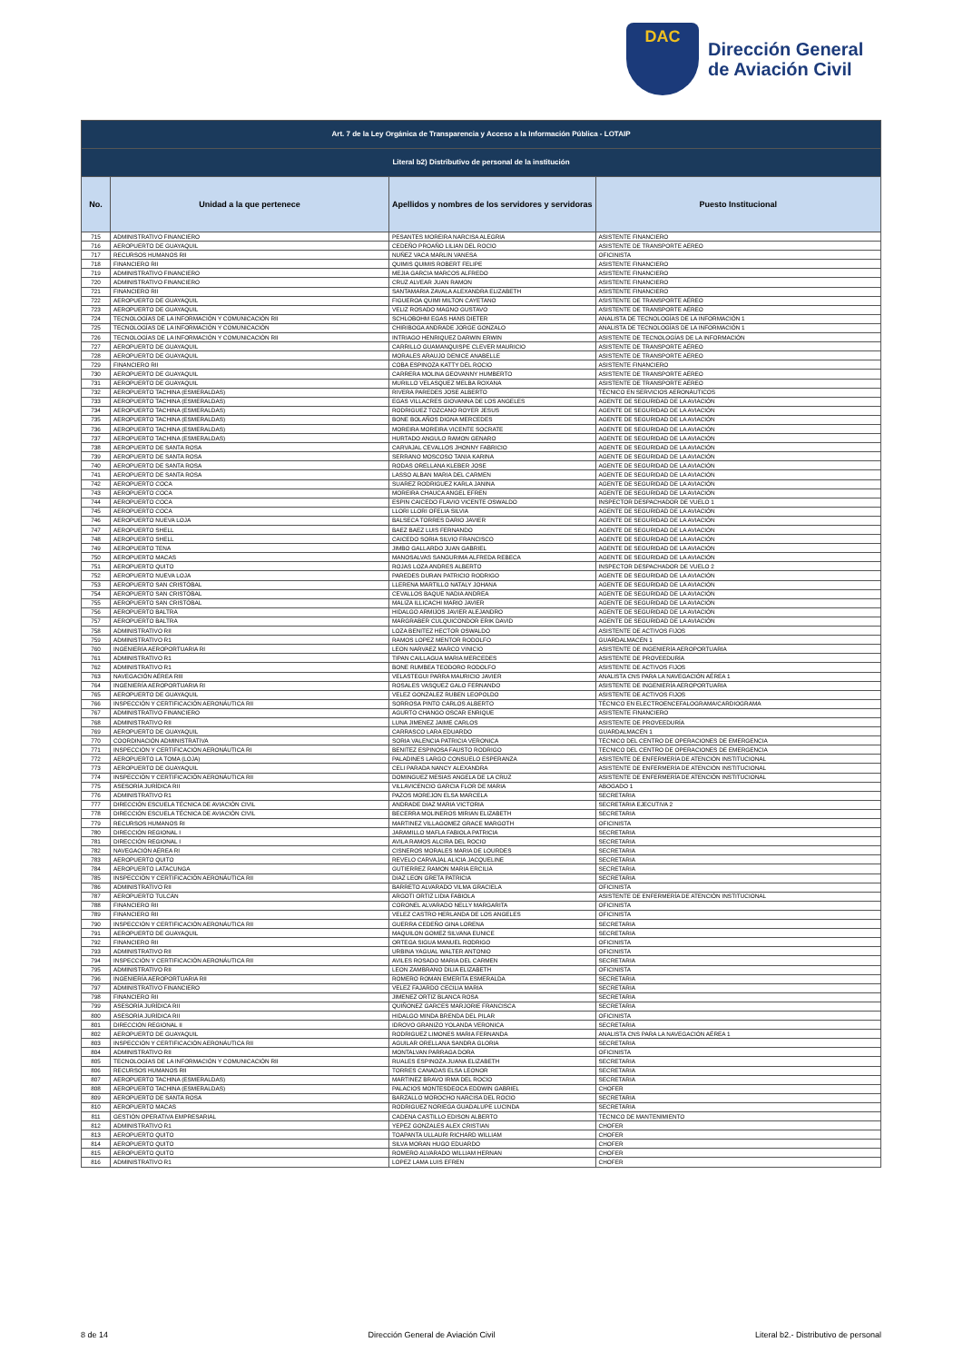DAC
Dirección General
de Aviación Civil
| Art. 7 de la Ley Orgánica de Transparencia y Acceso a la Información Pública - LOTAIP | | | |
| --- | --- | --- | --- |
| Literal b2) Distributivo de personal de la institución | | | |
| No. | Unidad a la que pertenece | Apellidos y nombres de los servidores y servidoras | Puesto Institucional |
| 715 | ADMINISTRATIVO FINANCIERO | PESANTES MOREIRA NARCISA ALEGRIA | ASISTENTE FINANCIERO |
| 716 | AEROPUERTO DE GUAYAQUIL | CEDEÑO PROAÑO LILIAN DEL ROCIO | ASISTENTE DE TRANSPORTE AÉREO |
| 717 | RECURSOS HUMANOS RII | NUÑEZ VACA MARLIN VANESA | OFICINISTA |
| 718 | FINANCIERO RII | QUIMIS QUIMIS ROBERT FELIPE | ASISTENTE FINANCIERO |
| 719 | ADMINISTRATIVO FINANCIERO | MEJIA GARCIA MARCOS ALFREDO | ASISTENTE FINANCIERO |
| 720 | ADMINISTRATIVO FINANCIERO | CRUZ ALVEAR JUAN RAMON | ASISTENTE FINANCIERO |
| 721 | FINANCIERO RII | SANTAMARIA ZAVALA ALEXANDRA ELIZABETH | ASISTENTE FINANCIERO |
| 722 | AEROPUERTO DE GUAYAQUIL | FIGUEROA QUIMI MILTON CAYETANO | ASISTENTE DE TRANSPORTE AÉREO |
| 723 | AEROPUERTO DE GUAYAQUIL | VELIZ ROSADO MAGNO GUSTAVO | ASISTENTE DE TRANSPORTE AÉREO |
| 724 | TECNOLOGÍAS DE LA INFORMACIÓN Y COMUNICACIÓN RII | SCHLOBOHM EGAS HANS DIETER | ANALISTA DE TECNOLOGÍAS DE LA INFORMACIÓN 1 |
| 725 | TECNOLOGÍAS DE LA INFORMACIÓN Y COMUNICACIÓN | CHIRIBOGA ANDRADE JORGE GONZALO | ANALISTA DE TECNOLOGÍAS DE LA INFORMACIÓN 1 |
| 726 | TECNOLOGÍAS DE LA INFORMACIÓN Y COMUNICACIÓN RII | INTRIAGO HENRIQUEZ DARWIN ERWIN | ASISTENTE DE TECNOLOGÍAS DE LA INFORMACIÓN |
| 727 | AEROPUERTO DE GUAYAQUIL | CARRILLO GUAMANQUISPE CLEVER MAURICIO | ASISTENTE DE TRANSPORTE AÉREO |
| 728 | AEROPUERTO DE GUAYAQUIL | MORALES ARAUJO DENICE ANABELLE | ASISTENTE DE TRANSPORTE AÉREO |
| 729 | FINANCIERO RII | COBA ESPINOZA KATTY DEL ROCIO | ASISTENTE FINANCIERO |
| 730 | AEROPUERTO DE GUAYAQUIL | CARRERA MOLINA GEOVANNY HUMBERTO | ASISTENTE DE TRANSPORTE AÉREO |
| 731 | AEROPUERTO DE GUAYAQUIL | MURILLO VELASQUEZ MELBA ROXANA | ASISTENTE DE TRANSPORTE AÉREO |
| 732 | AEROPUERTO TACHINA (ESMERALDAS) | RIVERA PAREDES JOSE ALBERTO | TÉCNICO EN SERVICIOS AERONÁUTICOS |
| 733 | AEROPUERTO TACHINA (ESMERALDAS) | EGAS VILLACRES GIOVANNA DE LOS ANGELES | AGENTE DE SEGURIDAD DE LA AVIACIÓN |
| 734 | AEROPUERTO TACHINA (ESMERALDAS) | RODRIGUEZ TOZCANO ROYER JESUS | AGENTE DE SEGURIDAD DE LA AVIACIÓN |
| 735 | AEROPUERTO TACHINA (ESMERALDAS) | BONE BOLAÑOS DIGNA MERCEDES | AGENTE DE SEGURIDAD DE LA AVIACIÓN |
| 736 | AEROPUERTO TACHINA (ESMERALDAS) | MOREIRA MOREIRA VICENTE SOCRATE | AGENTE DE SEGURIDAD DE LA AVIACIÓN |
| 737 | AEROPUERTO TACHINA (ESMERALDAS) | HURTADO ANGULO RAMON GENARO | AGENTE DE SEGURIDAD DE LA AVIACIÓN |
| 738 | AEROPUERTO DE SANTA ROSA | CARVAJAL CEVALLOS JHONNY FABRICIO | AGENTE DE SEGURIDAD DE LA AVIACIÓN |
| 739 | AEROPUERTO DE SANTA ROSA | SERRANO MOSCOSO TANIA KARINA | AGENTE DE SEGURIDAD DE LA AVIACIÓN |
| 740 | AEROPUERTO DE SANTA ROSA | RODAS ORELLANA KLEBER JOSE | AGENTE DE SEGURIDAD DE LA AVIACIÓN |
| 741 | AEROPUERTO DE SANTA ROSA | LASSO ALBAN MARIA DEL CARMEN | AGENTE DE SEGURIDAD DE LA AVIACIÓN |
| 742 | AEROPUERTO COCA | SUAREZ RODRIGUEZ KARLA JANINA | AGENTE DE SEGURIDAD DE LA AVIACIÓN |
| 743 | AEROPUERTO COCA | MOREIRA CHAUCA ANGEL EFREN | AGENTE DE SEGURIDAD DE LA AVIACIÓN |
| 744 | AEROPUERTO COCA | ESPIN CAICEDO FLAVIO VICENTE OSWALDO | INSPECTOR DESPACHADOR DE VUELO 1 |
| 745 | AEROPUERTO COCA | LLORI LLORI OFELIA SILVIA | AGENTE DE SEGURIDAD DE LA AVIACIÓN |
| 746 | AEROPUERTO NUEVA LOJA | BALSECA TORRES DARIO JAVIER | AGENTE DE SEGURIDAD DE LA AVIACIÓN |
| 747 | AEROPUERTO SHELL | BAEZ BAEZ LUIS FERNANDO | AGENTE DE SEGURIDAD DE LA AVIACIÓN |
| 748 | AEROPUERTO SHELL | CAICEDO SORIA SILVIO FRANCISCO | AGENTE DE SEGURIDAD DE LA AVIACIÓN |
| 749 | AEROPUERTO TENA | JIMBO GALLARDO JUAN GABRIEL | AGENTE DE SEGURIDAD DE LA AVIACIÓN |
| 750 | AEROPUERTO MACAS | MANOSALVAS SANGURIMA ALFREDA REBECA | AGENTE DE SEGURIDAD DE LA AVIACIÓN |
| 751 | AEROPUERTO QUITO | ROJAS LOZA ANDRES ALBERTO | INSPECTOR DESPACHADOR DE VUELO 2 |
| 752 | AEROPUERTO NUEVA LOJA | PAREDES DURAN PATRICIO RODRIGO | AGENTE DE SEGURIDAD DE LA AVIACIÓN |
| 753 | AEROPUERTO SAN CRISTÓBAL | LLERENA MARTILLO NATALY JOHANA | AGENTE DE SEGURIDAD DE LA AVIACIÓN |
| 754 | AEROPUERTO SAN CRISTÓBAL | CEVALLOS BAQUE NADIA ANDREA | AGENTE DE SEGURIDAD DE LA AVIACIÓN |
| 755 | AEROPUERTO SAN CRISTÓBAL | MALIZA ILLICACHI MARIO JAVIER | AGENTE DE SEGURIDAD DE LA AVIACIÓN |
| 756 | AEROPUERTO BALTRA | HIDALGO ARMIJOS JAVIER ALEJANDRO | AGENTE DE SEGURIDAD DE LA AVIACIÓN |
| 757 | AEROPUERTO BALTRA | MARGRABER CULQUICONDOR ERIK DAVID | AGENTE DE SEGURIDAD DE LA AVIACIÓN |
| 758 | ADMINISTRATIVO RII | LOZA BENITEZ HECTOR OSWALDO | ASISTENTE DE ACTIVOS FIJOS |
| 759 | ADMINISTRATIVO R1 | RAMOS LOPEZ MENTOR RODOLFO | GUARDALMACÉN 1 |
| 760 | INGENIERÍA AEROPORTUARIA RI | LEON NARVAEZ MARCO VINICIO | ASISTENTE DE INGENIERÍA AEROPORTUARIA |
| 761 | ADMINISTRATIVO R1 | TIPAN CAILLAGUA MARIA MERCEDES | ASISTENTE DE PROVEEDURÍA |
| 762 | ADMINISTRATIVO R1 | BONE RUMBEA TEODORO RODOLFO | ASISTENTE DE ACTIVOS FIJOS |
| 763 | NAVEGACIÓN AÉREA RIII | VELASTEGUI PARRA MAURICIO JAVIER | ANALISTA CNS PARA LA NAVEGACIÓN AÉREA 1 |
| 764 | INGENIERÍA AEROPORTUARIA RI | ROSALES VASQUEZ GALO FERNANDO | ASISTENTE DE INGENIERÍA AEROPORTUARIA |
| 765 | AEROPUERTO DE GUAYAQUIL | VELEZ GONZALEZ RUBEN LEOPOLDO | ASISTENTE DE ACTIVOS FIJOS |
| 766 | INSPECCIÓN Y CERTIFICACIÓN AERONÁUTICA RII | SORROSA PINTO CARLOS ALBERTO | TÉCNICO EN ELECTROENCEFALOGRAMA/CARDIOGRAMA |
| 767 | ADMINISTRATIVO FINANCIERO | AGURTO CHANGO OSCAR ENRIQUE | ASISTENTE FINANCIERO |
| 768 | ADMINISTRATIVO RII | LUNA JIMENEZ JAIME CARLOS | ASISTENTE DE PROVEEDURÍA |
| 769 | AEROPUERTO DE GUAYAQUIL | CARRASCO LARA EDUARDO | GUARDALMACÉN 1 |
| 770 | COORDINACIÓN ADMINISTRATIVA | SORIA VALENCIA PATRICIA VERONICA | TÉCNICO DEL CENTRO DE OPERACIONES DE EMERGENCIA |
| 771 | INSPECCIÓN Y CERTIFICACIÓN AERONÁUTICA RI | BENITEZ ESPINOSA FAUSTO RODRIGO | TÉCNICO DEL CENTRO DE OPERACIONES DE EMERGENCIA |
| 772 | AEROPUERTO LA TOMA (LOJA) | PALADINES LARGO CONSUELO ESPERANZA | ASISTENTE DE ENFERMERÍA DE ATENCIÓN INSTITUCIONAL |
| 773 | AEROPUERTO DE GUAYAQUIL | CELI PARADA NANCY ALEXANDRA | ASISTENTE DE ENFERMERÍA DE ATENCIÓN INSTITUCIONAL |
| 774 | INSPECCIÓN Y CERTIFICACIÓN AERONÁUTICA RII | DOMINGUEZ MESIAS ANGELA DE LA CRUZ | ASISTENTE DE ENFERMERÍA DE ATENCIÓN INSTITUCIONAL |
| 775 | ASESORÍA JURÍDICA RII | VILLAVICENCIO GARCIA FLOR DE MARIA | ABOGADO 1 |
| 776 | ADMINISTRATIVO R1 | PAZOS MOREJON ELSA MARCELA | SECRETARIA |
| 777 | DIRECCIÓN ESCUELA TÉCNICA DE AVIACIÓN CIVIL | ANDRADE DIAZ MARIA VICTORIA | SECRETARIA EJECUTIVA 2 |
| 778 | DIRECCIÓN ESCUELA TÉCNICA DE AVIACIÓN CIVIL | BECERRA MOLINEROS MIRIAN ELIZABETH | SECRETARIA |
| 779 | RECURSOS HUMANOS RI | MARTINEZ VILLAGOMEZ GRACE MARGOTH | OFICINISTA |
| 780 | DIRECCIÓN REGIONAL I | JARAMILLO MAFLA FABIOLA PATRICIA | SECRETARIA |
| 781 | DIRECCIÓN REGIONAL I | AVILA RAMOS ALCIRA DEL ROCIO | SECRETARIA |
| 782 | NAVEGACIÓN AÉREA RI | CISNEROS MORALES MARIA DE LOURDES | SECRETARIA |
| 783 | AEROPUERTO QUITO | REVELO CARVAJAL ALICIA JACQUELINE | SECRETARIA |
| 784 | AEROPUERTO LATACUNGA | GUTIERREZ RAMON MARIA ERCILIA | SECRETARIA |
| 785 | INSPECCIÓN Y CERTIFICACIÓN AERONÁUTICA RII | DIAZ LEON GRETA PATRICIA | SECRETARIA |
| 786 | ADMINISTRATIVO RII | BARRETO ALVARADO VILMA GRACIELA | OFICINISTA |
| 787 | AEROPUERTO TULCÁN | ARGOTI ORTIZ LIDIA FABIOLA | ASISTENTE DE ENFERMERÍA DE ATENCIÓN INSTITUCIONAL |
| 788 | FINANCIERO RII | CORONEL ALVARADO NELLY MARGARITA | OFICINISTA |
| 789 | FINANCIERO RII | VELEZ CASTRO HERLANDA DE LOS ANGELES | OFICINISTA |
| 790 | INSPECCIÓN Y CERTIFICACIÓN AERONÁUTICA RII | GUERRA CEDEÑO GINA LORENA | SECRETARIA |
| 791 | AEROPUERTO DE GUAYAQUIL | MAQUILON GOMEZ SILVANA EUNICE | SECRETARIA |
| 792 | FINANCIERO RII | ORTEGA SIGUA MANUEL RODRIGO | OFICINISTA |
| 793 | ADMINISTRATIVO RII | URBINA YAGUAL WALTER ANTONIO | OFICINISTA |
| 794 | INSPECCIÓN Y CERTIFICACIÓN AERONÁUTICA RII | AVILES ROSADO MARIA DEL CARMEN | SECRETARIA |
| 795 | ADMINISTRATIVO RII | LEON ZAMBRANO DILIA ELIZABETH | OFICINISTA |
| 796 | INGENIERÍA AEROPORTUARIA RII | ROMERO ROMAN EMERITA ESMERALDA | SECRETARIA |
| 797 | ADMINISTRATIVO FINANCIERO | VELEZ FAJARDO CECILIA MARIA | SECRETARIA |
| 798 | FINANCIERO RII | JIMENEZ ORTIZ BLANCA ROSA | SECRETARIA |
| 799 | ASESORÍA JURÍDICA RII | QUIÑONEZ GARCES MARJORIE FRANCISCA | SECRETARIA |
| 800 | ASESORÍA JURÍDICA RII | HIDALGO MINDA BRENDA DEL PILAR | OFICINISTA |
| 801 | DIRECCIÓN REGIONAL II | IDROVO GRANIZO YOLANDA VERONICA | SECRETARIA |
| 802 | AEROPUERTO DE GUAYAQUIL | RODRIGUEZ LIMONES MARIA FERNANDA | ANALISTA CNS PARA LA NAVEGACIÓN AÉREA 1 |
| 803 | INSPECCIÓN Y CERTIFICACIÓN AERONÁUTICA RII | AGUILAR ORELLANA SANDRA GLORIA | SECRETARIA |
| 804 | ADMINISTRATIVO RII | MONTALVAN PARRAGA DORA | OFICINISTA |
| 805 | TECNOLOGÍAS DE LA INFORMACIÓN Y COMUNICACIÓN RII | RUALES ESPINOZA JUANA ELIZABETH | SECRETARIA |
| 806 | RECURSOS HUMANOS RII | TORRES CANADAS ELSA LEONOR | SECRETARIA |
| 807 | AEROPUERTO TACHINA (ESMERALDAS) | MARTINEZ BRAVO IRMA DEL ROCIO | SECRETARIA |
| 808 | AEROPUERTO TACHINA (ESMERALDAS) | PALACIOS MONTESDEOCA EDDWIN GABRIEL | CHOFER |
| 809 | AEROPUERTO DE SANTA ROSA | BARZALLO MOROCHO NARCISA DEL ROCIO | SECRETARIA |
| 810 | AEROPUERTO MACAS | RODRIGUEZ NORIEGA GUADALUPE LUCINDA | SECRETARIA |
| 811 | GESTIÓN OPERATIVA EMPRESARIAL | CADENA CASTILLO EDISON ALBERTO | TÉCNICO DE MANTENIMIENTO |
| 812 | ADMINISTRATIVO R1 | YEPEZ GONZALES ALEX CRISTIAN | CHOFER |
| 813 | AEROPUERTO QUITO | TOAPANTA ULLAURI RICHARD WILLIAM | CHOFER |
| 814 | AEROPUERTO QUITO | SILVA MORAN HUGO EDUARDO | CHOFER |
| 815 | AEROPUERTO QUITO | ROMERO ALVARADO WILLIAM HERNAN | CHOFER |
| 816 | ADMINISTRATIVO R1 | LOPEZ LAMA LUIS EFREN | CHOFER |
8 de 14 Dirección General de Aviación Civil Literal b2.- Distributivo de personal